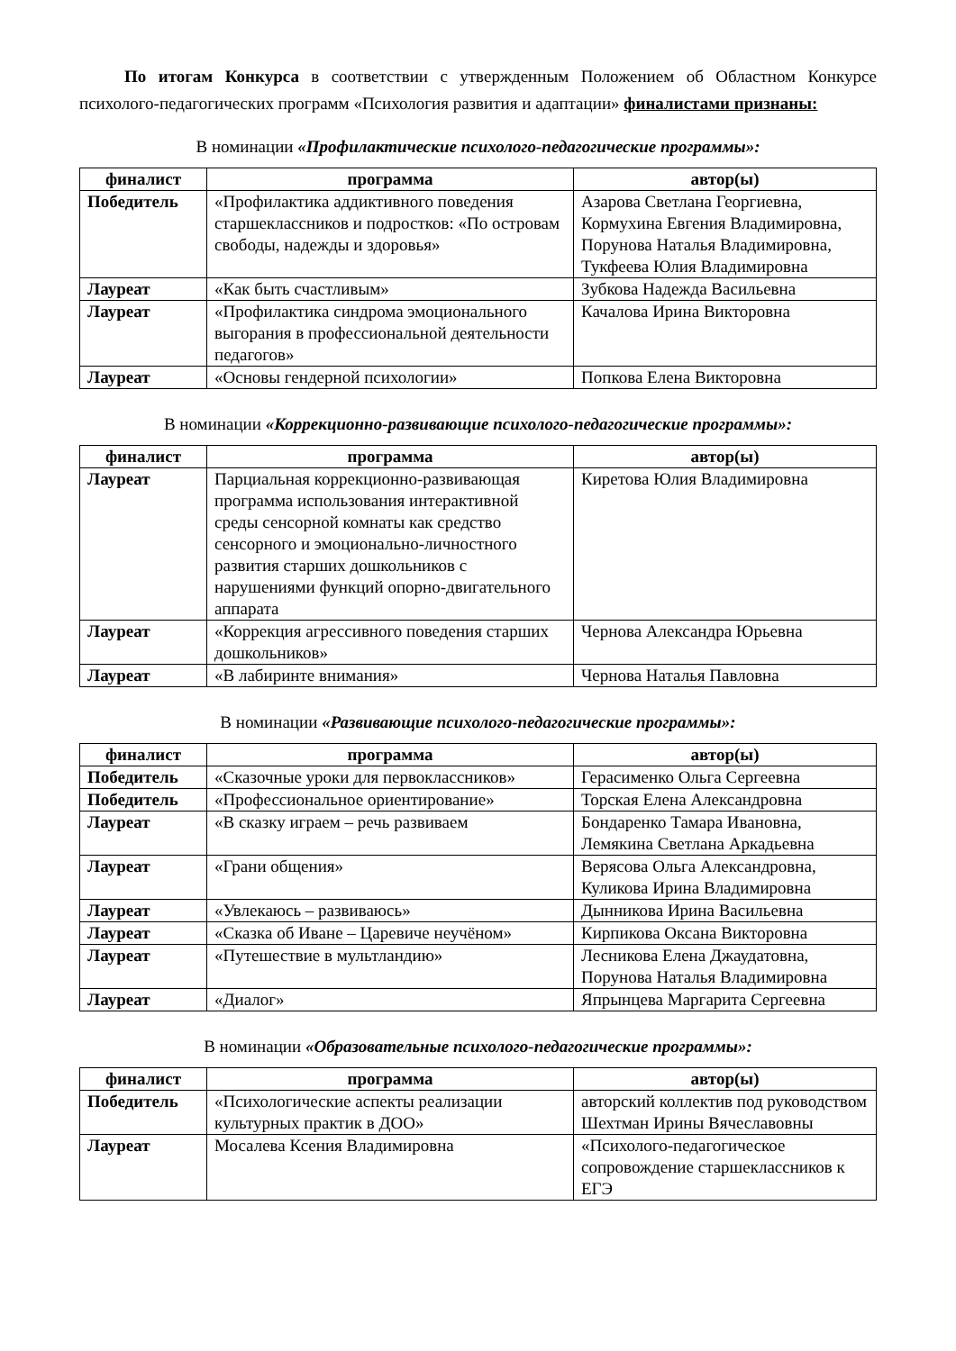По итогам Конкурса в соответствии с утвержденным Положением об Областном Конкурсе психолого-педагогических программ «Психология развития и адаптации» финалистами признаны:
В номинации «Профилактические психолого-педагогические программы»:
| финалист | программа | автор(ы) |
| --- | --- | --- |
| Победитель | «Профилактика аддиктивного поведения старшеклассников и подростков: «По островам свободы, надежды и здоровья» | Азарова Светлана Георгиевна, Кормухина Евгения Владимировна, Порунова Наталья Владимировна, Тукфеева Юлия Владимировна |
| Лауреат | «Как быть счастливым» | Зубкова Надежда Васильевна |
| Лауреат | «Профилактика синдрома эмоционального выгорания в профессиональной деятельности педагогов» | Качалова Ирина Викторовна |
| Лауреат | «Основы гендерной психологии» | Попкова Елена Викторовна |
В номинации «Коррекционно-развивающие психолого-педагогические программы»:
| финалист | программа | автор(ы) |
| --- | --- | --- |
| Лауреат | Парциальная коррекционно-развивающая программа использования интерактивной среды сенсорной комнаты как средство сенсорного и эмоционально-личностного развития старших дошкольников с нарушениями функций опорно-двигательного аппарата | Киретова Юлия Владимировна |
| Лауреат | «Коррекция агрессивного поведения старших дошкольников» | Чернова Александра Юрьевна |
| Лауреат | «В лабиринте внимания» | Чернова Наталья Павловна |
В номинации «Развивающие психолого-педагогические программы»:
| финалист | программа | автор(ы) |
| --- | --- | --- |
| Победитель | «Сказочные уроки для первоклассников» | Герасименко Ольга Сергеевна |
| Победитель | «Профессиональное ориентирование» | Торская Елена Александровна |
| Лауреат | «В сказку играем – речь развиваем | Бондаренко Тамара Ивановна, Лемякина Светлана Аркадьевна |
| Лауреат | «Грани общения» | Верясова Ольга Александровна, Куликова Ирина Владимировна |
| Лауреат | «Увлекаюсь – развиваюсь» | Дынникова Ирина Васильевна |
| Лауреат | «Сказка об Иване – Царевиче неучёном» | Кирпикова Оксана Викторовна |
| Лауреат | «Путешествие в мультландию» | Лесникова Елена Джаудатовна, Порунова Наталья Владимировна |
| Лауреат | «Диалог» | Япрынцева Маргарита Сергеевна |
В номинации «Образовательные психолого-педагогические программы»:
| финалист | программа | автор(ы) |
| --- | --- | --- |
| Победитель | «Психологические аспекты реализации культурных практик в ДОО» | авторский коллектив под руководством Шехтман Ирины Вячеславовны |
| Лауреат | Мосалева Ксения Владимировна | «Психолого-педагогическое сопровождение старшеклассников к ЕГЭ |